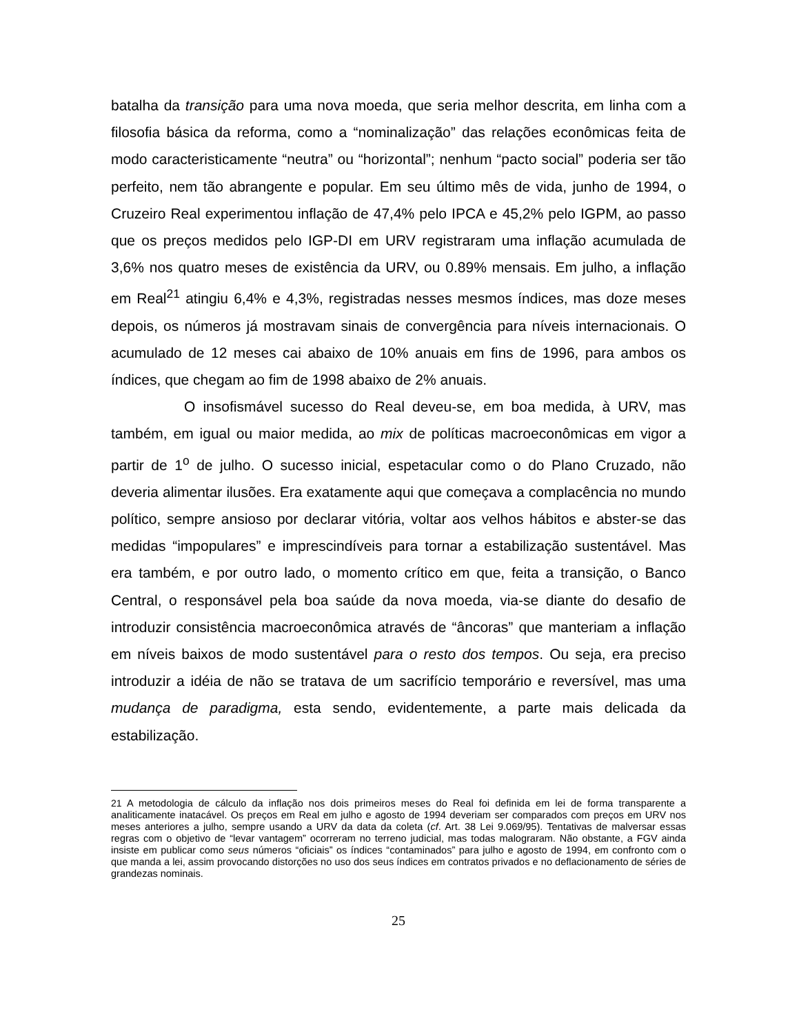batalha da transição para uma nova moeda, que seria melhor descrita, em linha com a filosofia básica da reforma, como a “nominalização” das relações econômicas feita de modo caracteristicamente “neutra” ou “horizontal”; nenhum “pacto social” poderia ser tão perfeito, nem tão abrangente e popular. Em seu último mês de vida, junho de 1994, o Cruzeiro Real experimentou inflação de 47,4% pelo IPCA e 45,2% pelo IGPM, ao passo que os preços medidos pelo IGP-DI em URV registraram uma inflação acumulada de 3,6% nos quatro meses de existência da URV, ou 0.89% mensais. Em julho, a inflação em Real<sup>21</sup> atingiu 6,4% e 4,3%, registradas nesses mesmos índices, mas doze meses depois, os números já mostravam sinais de convergência para níveis internacionais. O acumulado de 12 meses cai abaixo de 10% anuais em fins de 1996, para ambos os índices, que chegam ao fim de 1998 abaixo de 2% anuais.
O insofismável sucesso do Real deveu-se, em boa medida, à URV, mas também, em igual ou maior medida, ao mix de políticas macroeconômicas em vigor a partir de 1<sup>o</sup> de julho. O sucesso inicial, espetacular como o do Plano Cruzado, não deveria alimentar ilusões. Era exatamente aqui que começava a complacência no mundo político, sempre ansioso por declarar vitória, voltar aos velhos hábitos e abster-se das medidas “impopulares” e imprescindíveis para tornar a estabilização sustentável. Mas era também, e por outro lado, o momento crítico em que, feita a transição, o Banco Central, o responsável pela boa saúde da nova moeda, via-se diante do desafio de introduzir consistência macroeconômica através de “âncoras” que manteriam a inflação em níveis baixos de modo sustentável para o resto dos tempos. Ou seja, era preciso introduzir a idéia de não se tratava de um sacrifício temporário e reversível, mas uma mudança de paradigma, esta sendo, evidentemente, a parte mais delicada da estabilização.
<sup>21</sup> A metodologia de cálculo da inflação nos dois primeiros meses do Real foi definida em lei de forma transparente a analiticamente inatacável. Os preços em Real em julho e agosto de 1994 deveriam ser comparados com preços em URV nos meses anteriores a julho, sempre usando a URV da data da coleta (cf. Art. 38 Lei 9.069/95). Tentativas de malversar essas regras com o objetivo de “levar vantagem” ocorreram no terreno judicial, mas todas malograram. Não obstante, a FGV ainda insiste em publicar como seus números “oficiais” os índices “contaminados” para julho e agosto de 1994, em confronto com o que manda a lei, assim provocando distorções no uso dos seus índices em contratos privados e no deflacionamento de séries de grandezas nominais.
25